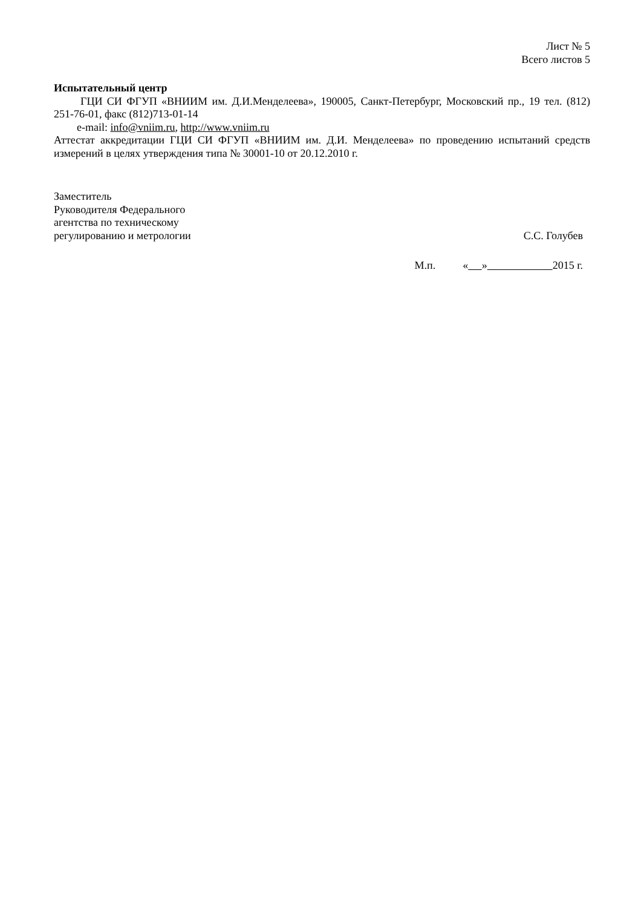Лист № 5
Всего листов 5
Испытательный центр
ГЦИ СИ ФГУП «ВНИИМ им. Д.И.Менделеева», 190005, Санкт-Петербург, Московский пр., 19 тел. (812) 251-76-01, факс (812)713-01-14
e-mail: info@vniim.ru, http://www.vniim.ru
Аттестат аккредитации ГЦИ СИ ФГУП «ВНИИМ им. Д.И. Менделеева» по проведению испытаний средств измерений в целях утверждения типа № 30001-10 от 20.12.2010 г.
Заместитель
Руководителя Федерального
агентства по техническому
регулированию и метрологии
С.С. Голубев
М.п. « » 2015 г.